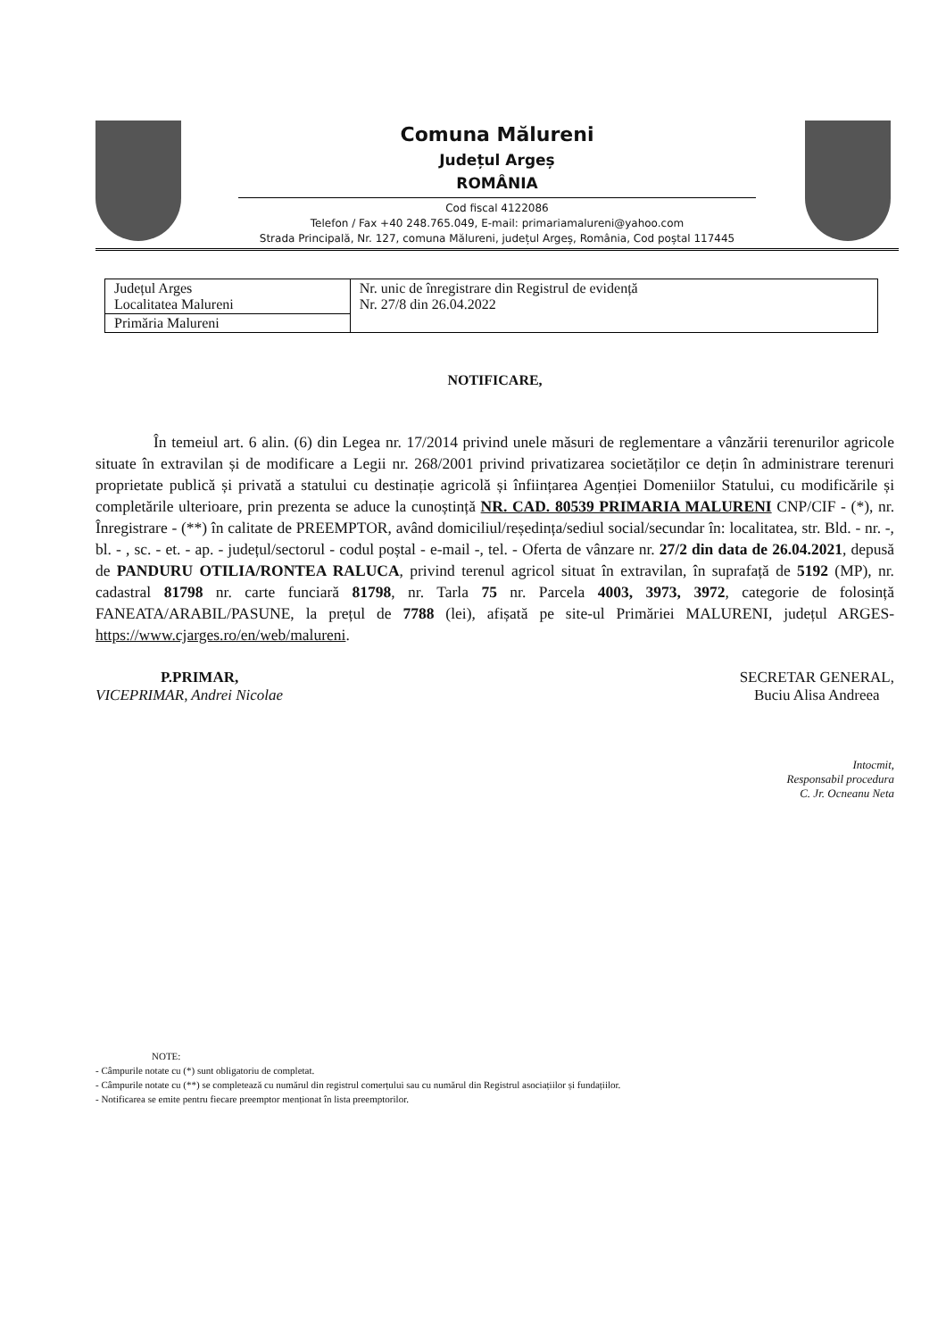Comuna Mălureni
Județul Argeș
ROMÂNIA
Cod fiscal 4122086
Telefon / Fax +40 248.765.049, E-mail: primariamalureni@yahoo.com
Strada Principală, Nr. 127, comuna Mălureni, județul Argeș, România, Cod poștal 117445
| Județul Arges Localitatea Malureni | Nr. unic de înregistrare din Registrul de evidență Nr. 27/8 din 26.04.2022 |
| Primăria Malureni | |
NOTIFICARE,
În temeiul art. 6 alin. (6) din Legea nr. 17/2014 privind unele măsuri de reglementare a vânzării terenurilor agricole situate în extravilan și de modificare a Legii nr. 268/2001 privind privatizarea societăților ce dețin în administrare terenuri proprietate publică și privată a statului cu destinație agricolă și înființarea Agenției Domeniilor Statului, cu modificările și completările ulterioare, prin prezenta se aduce la cunoștință NR. CAD. 80539 PRIMARIA MALURENI CNP/CIF - (*), nr. Înregistrare - (**) în calitate de PREEMPTOR, având domiciliul/reședința/sediul social/secundar în: localitatea, str. Bld. - nr. -, bl. - , sc. - et. - ap. - județul/sectorul - codul poștal - e-mail -, tel. - Oferta de vânzare nr. 27/2 din data de 26.04.2021, depusă de PANDURU OTILIA/RONTEA RALUCA, privind terenul agricol situat în extravilan, în suprafață de 5192 (MP), nr. cadastral 81798 nr. carte funciară 81798, nr. Tarla 75 nr. Parcela 4003, 3973, 3972, categorie de folosință FANEATA/ARABIL/PASUNE, la prețul de 7788 (lei), afișată pe site-ul Primăriei MALURENI, județul ARGES- https://www.cjarges.ro/en/web/malureni.
P.PRIMAR,
VICEPRIMAR, Andrei Nicolae
SECRETAR GENERAL,
Buciu Alisa Andreea
Intocmit,
Responsabil procedura
C. Jr. Ocneanu Neta
NOTE:
- Câmpurile notate cu (*) sunt obligatoriu de completat.
- Câmpurile notate cu (**) se completează cu numărul din registrul comerțului sau cu numărul din Registrul asociațiilor și fundațiilor.
- Notificarea se emite pentru fiecare preemptor menționat în lista preemptorilor.